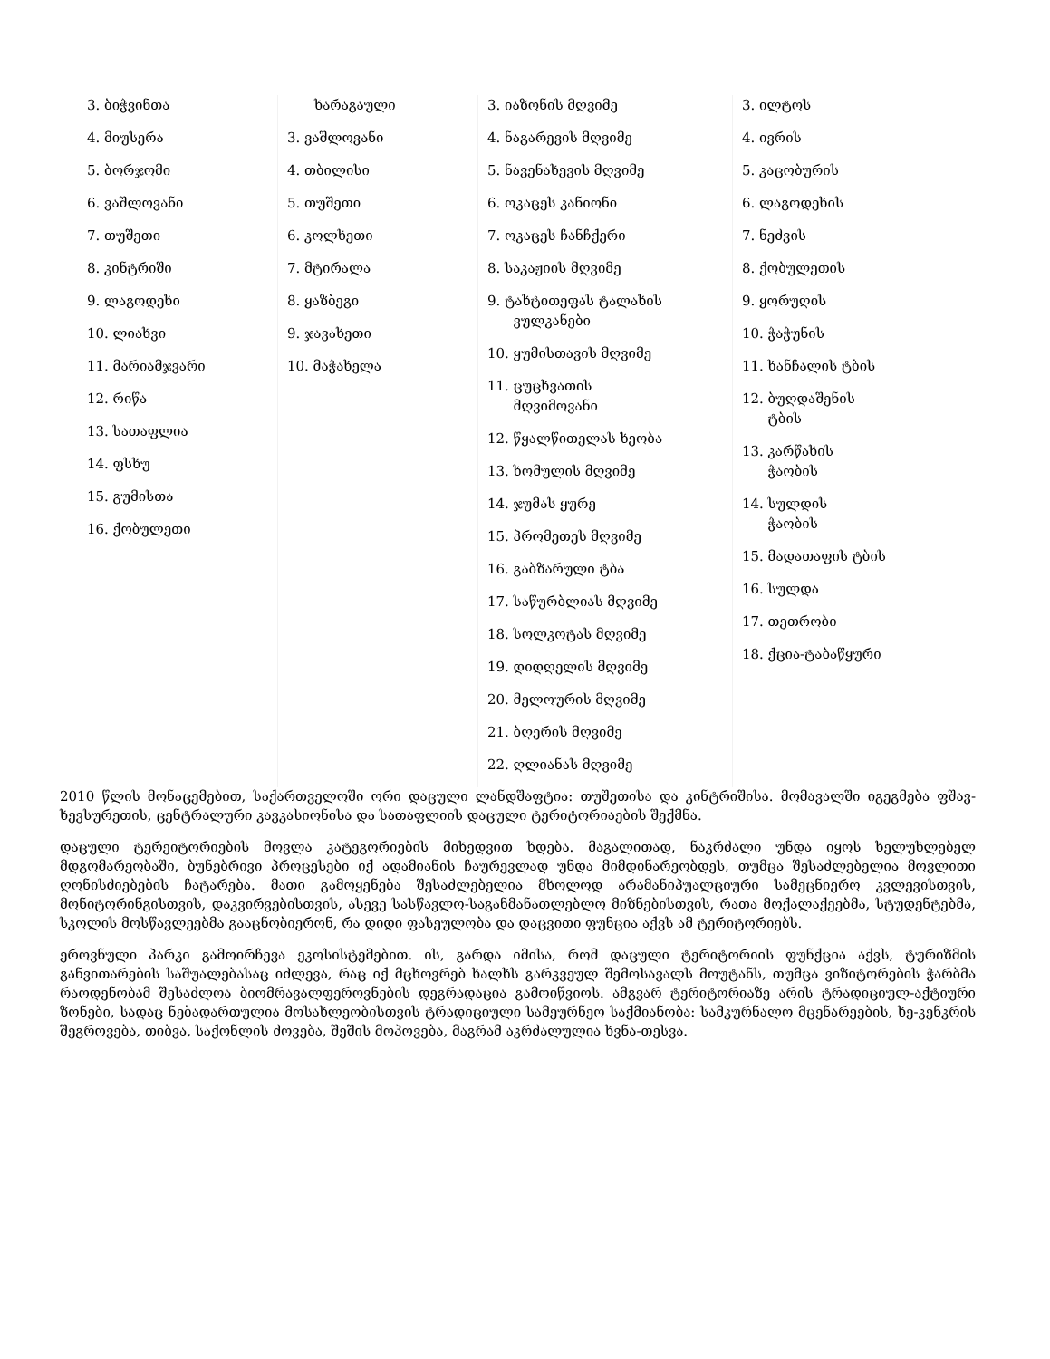| 3. ბიჭვინთა 4. მიუსერა 5. ბორჯომი 6. ვაშლოვანი 7. თუშეთი 8. კინტრიში 9. ლაგოდეხი 10. ლიახვი 11. მარიამჯვარი 12. რიწა 13. სათაფლია 14. ფსხუ 15. გუმისთა 16. ქობულეთი | ხარაგაული 3. ვაშლოვანი 4. თბილისი 5. თუშეთი 6. კოლხეთი 7. მტირალა 8. ყაზბეგი 9. ჯავახეთი 10. მაჭახელა | 3. იაზონის მღვიმე 4. ნაგარევის მღვიმე 5. ნავენახევის მღვიმე 6. ოკაცეს კანიონი 7. ოკაცეს ჩანჩქერი 8. საკაჟიის მღვიმე 9. ტახტითეფას ტალახის ვულკანები 10. ყუმისთავის მღვიმე 11. ცუცხვათის მღვიმოვანი 12. წყალწითელას ხეობა 13. ხომულის მღვიმე 14. ჯუმას ყურე 15. პრომეთეს მღვიმე 16. გაბზარული ტბა 17. საწურბლიას მღვიმე 18. სოლკოტას მღვიმე 19. დიდღელის მღვიმე 20. მელოურის მღვიმე 21. ბღერის მღვიმე 22. ღლიანას მღვიმე | 3. ილტოს 4. ივრის 5. კაცობურის 6. ლაგოდეხის 7. ნეძვის 8. ქობულეთის 9. ყორუღის 10. ჭაჭუნის 11. ხანჩალის ტბის 12. ბუღდაშენის ტბის 13. კარწახის ჭაობის 14. სულდის ჭაობის 15. მადათაფის ტბის 16. სულდა 17. თეთრობი 18. ქცია-ტაბაწყური |
2010 წლის მონაცემებით, საქართველოში ორი დაცული ლანდშაფტია: თუშეთისა და კინტრიშისა. მომავალში იგეგმება ფშავ-ხევსურეთის, ცენტრალური კავკასიონისა და სათაფლიის დაცული ტერიტორიაების შექმნა.
დაცული ტერეიტორიების მოვლა კატეგორიების მიხედვით ხდება. მაგალითად, ნაკრძალი უნდა იყოს ხელუხლებელ მდგომარეობაში, ბუნებრივი პროცესები იქ ადამიანის ჩაურევლად უნდა მიმდინარეობდეს, თუმცა შესაძლებელია მოვლითი ღონისძიებების ჩატარება. მათი გამოყენება შესაძლებელია მხოლოდ არამანიპუალციური სამეცნიერო კვლევისთვის, მონიტორინგისთვის, დაკვირვებისთვის, ასევე სასწავლო-საგანმანათლებლო მიზნებისთვის, რათა მოქალაქეებმა, სტუდენტებმა, სკოლის მოსწავლეებმა გააცნობიერონ, რა დიდი ფასეულობა და დაცვითი ფუნცია აქვს ამ ტერიტორიებს.
ეროვნული პარკი გამოირჩევა ეკოსისტემებით. ის, გარდა იმისა, რომ დაცული ტერიტორიის ფუნქცია აქვს, ტურიზმის განვითარების საშუალებასაც იძლევა, რაც იქ მცხოვრებ ხალხს გარკვეულ შემოსავალს მოუტანს, თუმცა ვიზიტორების ჭარბმა რაოდენობამ შესაძლოა ბიომრავალფეროვნების დეგრადაცია გამოიწვიოს. ამგვარ ტერიტორიაზე არის ტრადიციულ-აქტიური ზონები, სადაც ნებადართულია მოსახლეობისთვის ტრადიციული სამეურნეო საქმიანობა: სამკურნალო მცენარეების, ხე-კენკრის შეგროვება, თიბვა, საქონლის ძოვება, შეშის მოპოვება, მაგრამ აკრძალულია ხვნა-თესვა.